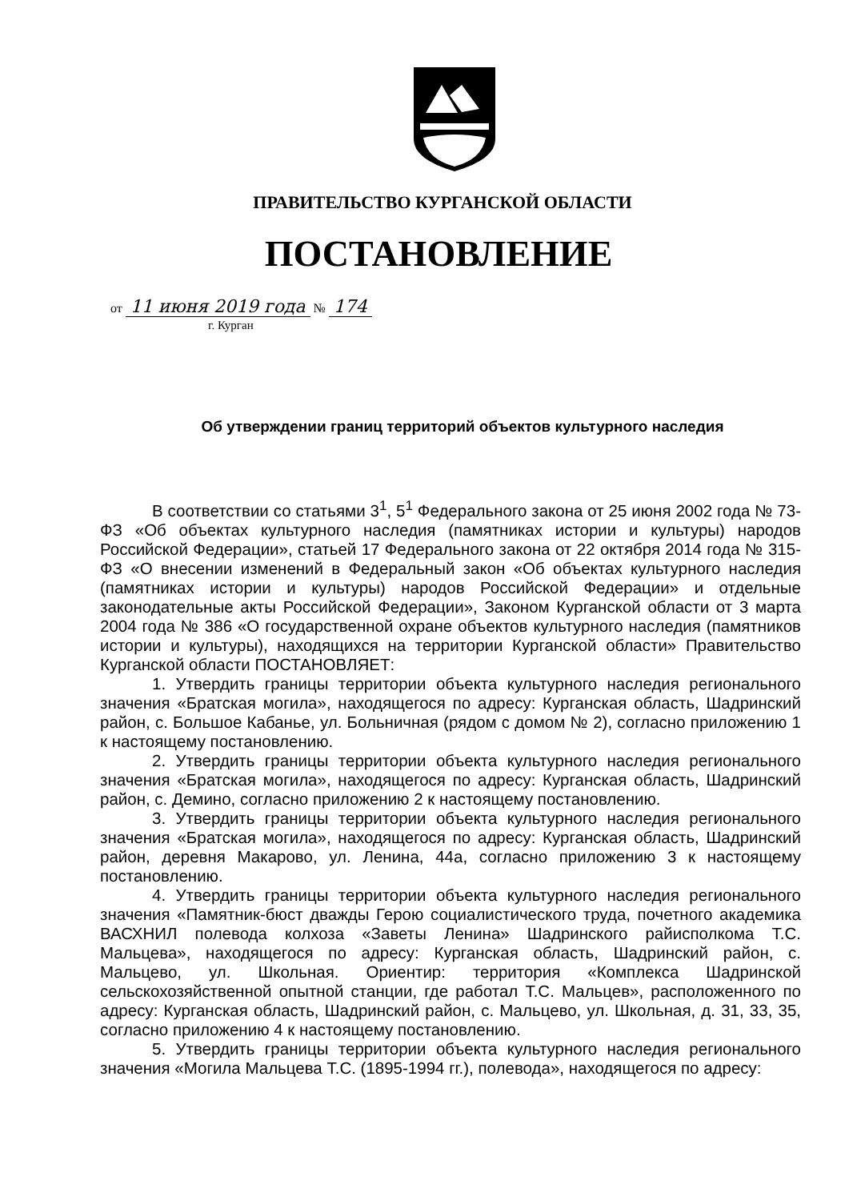ПРАВИТЕЛЬСТВО КУРГАНСКОЙ ОБЛАСТИ
ПОСТАНОВЛЕНИЕ
от 11 июня 2019 года № 174
г. Курган
Об утверждении границ территорий объектов культурного наследия
В соответствии со статьями 3<sup>1</sup>, 5<sup>1</sup> Федерального закона от 25 июня 2002 года № 73-ФЗ «Об объектах культурного наследия (памятниках истории и культуры) народов Российской Федерации», статьей 17 Федерального закона от 22 октября 2014 года № 315-ФЗ «О внесении изменений в Федеральный закон «Об объектах культурного наследия (памятниках истории и культуры) народов Российской Федерации» и отдельные законодательные акты Российской Федерации», Законом Курганской области от 3 марта 2004 года № 386 «О государственной охране объектов культурного наследия (памятников истории и культуры), находящихся на территории Курганской области» Правительство Курганской области ПОСТАНОВЛЯЕТ:
1. Утвердить границы территории объекта культурного наследия регионального значения «Братская могила», находящегося по адресу: Курганская область, Шадринский район, с. Большое Кабанье, ул. Больничная (рядом с домом № 2), согласно приложению 1 к настоящему постановлению.
2. Утвердить границы территории объекта культурного наследия регионального значения «Братская могила», находящегося по адресу: Курганская область, Шадринский район, с. Демино, согласно приложению 2 к настоящему постановлению.
3. Утвердить границы территории объекта культурного наследия регионального значения «Братская могила», находящегося по адресу: Курганская область, Шадринский район, деревня Макарово, ул. Ленина, 44а, согласно приложению 3 к настоящему постановлению.
4. Утвердить границы территории объекта культурного наследия регионального значения «Памятник-бюст дважды Герою социалистического труда, почетного академика ВАСХНИЛ полевода колхоза «Заветы Ленина» Шадринского райисполкома Т.С. Мальцева», находящегося по адресу: Курганская область, Шадринский район, с. Мальцево, ул. Школьная. Ориентир: территория «Комплекса Шадринской сельскохозяйственной опытной станции, где работал Т.С. Мальцев», расположенного по адресу: Курганская область, Шадринский район, с. Мальцево, ул. Школьная, д. 31, 33, 35, согласно приложению 4 к настоящему постановлению.
5. Утвердить границы территории объекта культурного наследия регионального значения «Могила Мальцева Т.С. (1895-1994 гг.), полевода», находящегося по адресу: